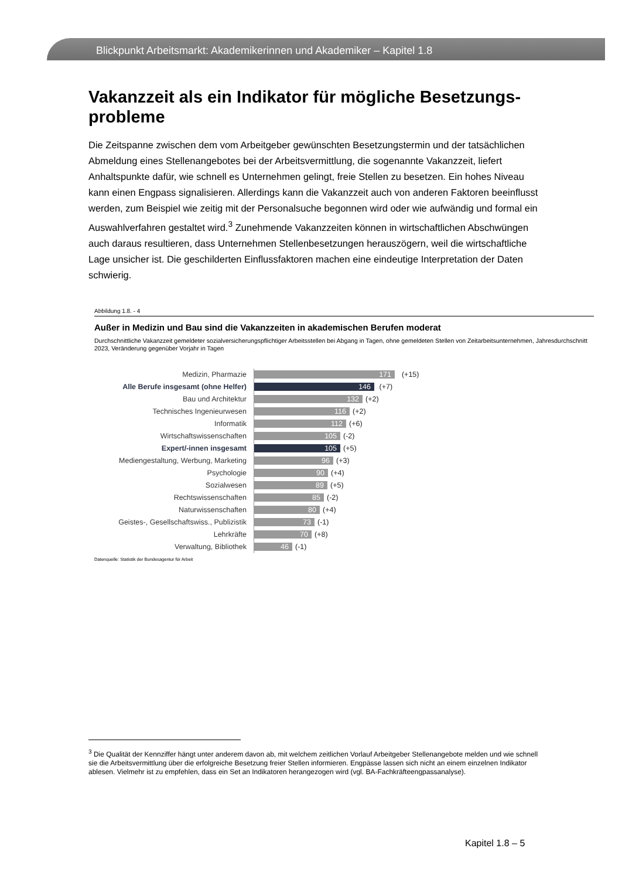Blickpunkt Arbeitsmarkt: Akademikerinnen und Akademiker – Kapitel 1.8
Vakanzzeit als ein Indikator für mögliche Besetzungs-probleme
Die Zeitspanne zwischen dem vom Arbeitgeber gewünschten Besetzungstermin und der tatsächlichen Abmeldung eines Stellenangebotes bei der Arbeitsvermittlung, die sogenannte Vakanzzeit, liefert Anhaltspunkte dafür, wie schnell es Unternehmen gelingt, freie Stellen zu besetzen. Ein hohes Niveau kann einen Engpass signalisieren. Allerdings kann die Vakanzzeit auch von anderen Faktoren beeinflusst werden, zum Beispiel wie zeitig mit der Personalsuche begonnen wird oder wie aufwändig und formal ein Auswahlverfahren gestaltet wird.<sup>3</sup> Zunehmende Vakanzzeiten können in wirtschaftlichen Abschwüngen auch daraus resultieren, dass Unternehmen Stellenbesetzungen herauszögern, weil die wirtschaftliche Lage unsicher ist. Die geschilderten Einflussfaktoren machen eine eindeutige Interpretation der Daten schwierig.
Abbildung 1.8. - 4
Außer in Medizin und Bau sind die Vakanzzeiten in akademischen Berufen moderat
Durchschnittliche Vakanzzeit gemeldeter sozialversicherungspflichtiger Arbeitsstellen bei Abgang in Tagen, ohne gemeldeten Stellen von Zeitarbeitsunternehmen, Jahresdurchschnitt 2023, Veränderung gegenüber Vorjahr in Tagen
Medizin, Pharmazie
171
(+15)
Alle Berufe insgesamt (ohne Helfer)
146
(+7)
Bau und Architektur
132
(+2)
Technisches Ingenieurwesen
116
(+2)
Informatik
112
(+6)
Wirtschaftswissenschaften
105
(-2)
Expert/-innen insgesamt
105
(+5)
Mediengestaltung, Werbung, Marketing
96
(+3)
Psychologie
90
(+4)
Sozialwesen
89
(+5)
Rechtswissenschaften
85
(-2)
Naturwissenschaften
80
(+4)
Geistes-, Gesellschaftswiss., Publizistik
73
(-1)
Lehrkräfte
70
(+8)
Verwaltung, Bibliothek
46
(-1)
Datenquelle: Statistik der Bundesagentur für Arbeit
<sup>3</sup> Die Qualität der Kennziffer hängt unter anderem davon ab, mit welchem zeitlichen Vorlauf Arbeitgeber Stellenangebote melden und wie schnell sie die Arbeitsvermittlung über die erfolgreiche Besetzung freier Stellen informieren. Engpässe lassen sich nicht an einem einzelnen Indikator ablesen. Vielmehr ist zu empfehlen, dass ein Set an Indikatoren herangezogen wird (vgl. BA-Fachkräfteengpassanalyse).
Kapitel 1.8 – 5